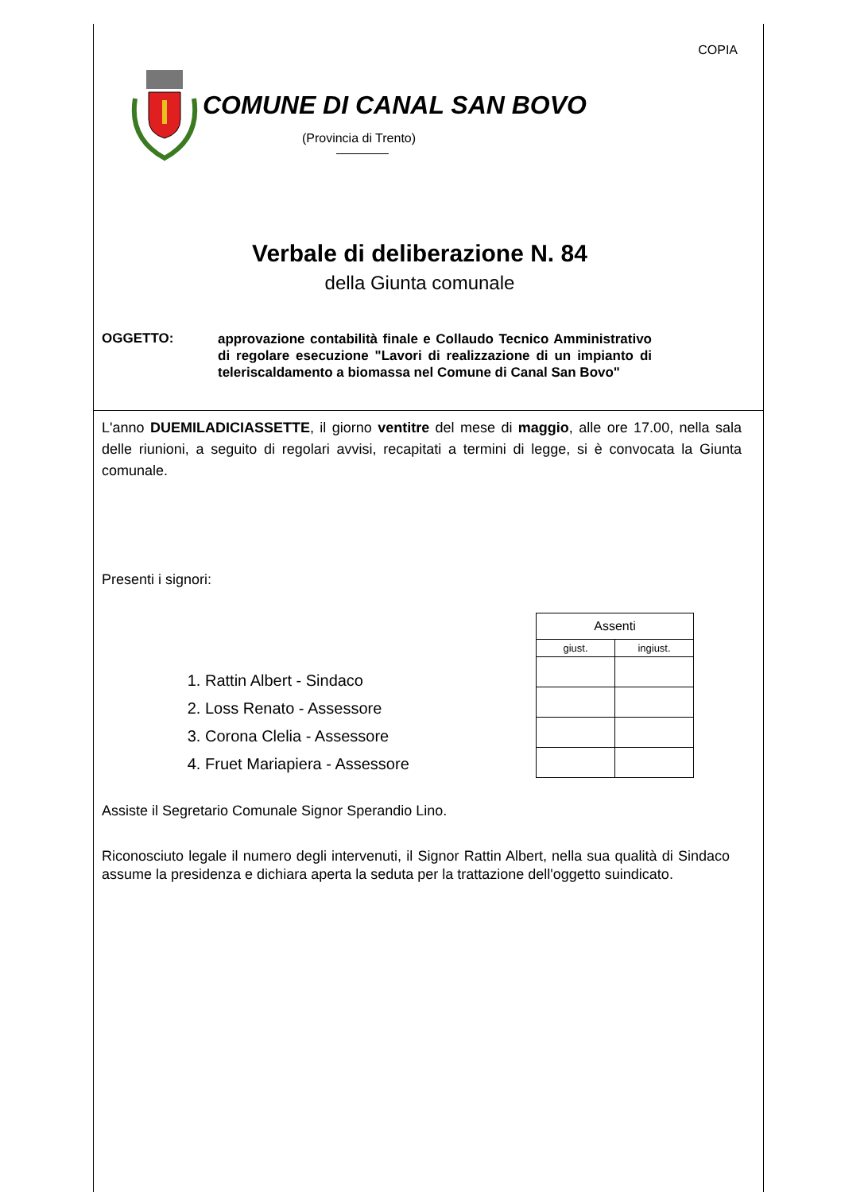COPIA
COMUNE DI CANAL SAN BOVO
(Provincia di Trento)
Verbale di deliberazione N. 84
della Giunta comunale
OGGETTO:
approvazione contabilità finale e Collaudo Tecnico Amministrativo di regolare esecuzione "Lavori di realizzazione di un impianto di teleriscaldamento a biomassa nel Comune di Canal San Bovo"
L'anno DUEMILADICIASSETTE, il giorno ventitre del mese di maggio, alle ore 17.00, nella sala delle riunioni, a seguito di regolari avvisi, recapitati a termini di legge, si è convocata la Giunta comunale.
Presenti i signori:
1. Rattin Albert - Sindaco
2. Loss Renato - Assessore
3. Corona Clelia - Assessore
4. Fruet Mariapiera - Assessore
| Assenti | |
| giust. | ingiust. |
Assiste il Segretario Comunale Signor Sperandio Lino.
Riconosciuto legale il numero degli intervenuti, il Signor Rattin Albert, nella sua qualità di Sindaco assume la presidenza e dichiara aperta la seduta per la trattazione dell'oggetto suindicato.